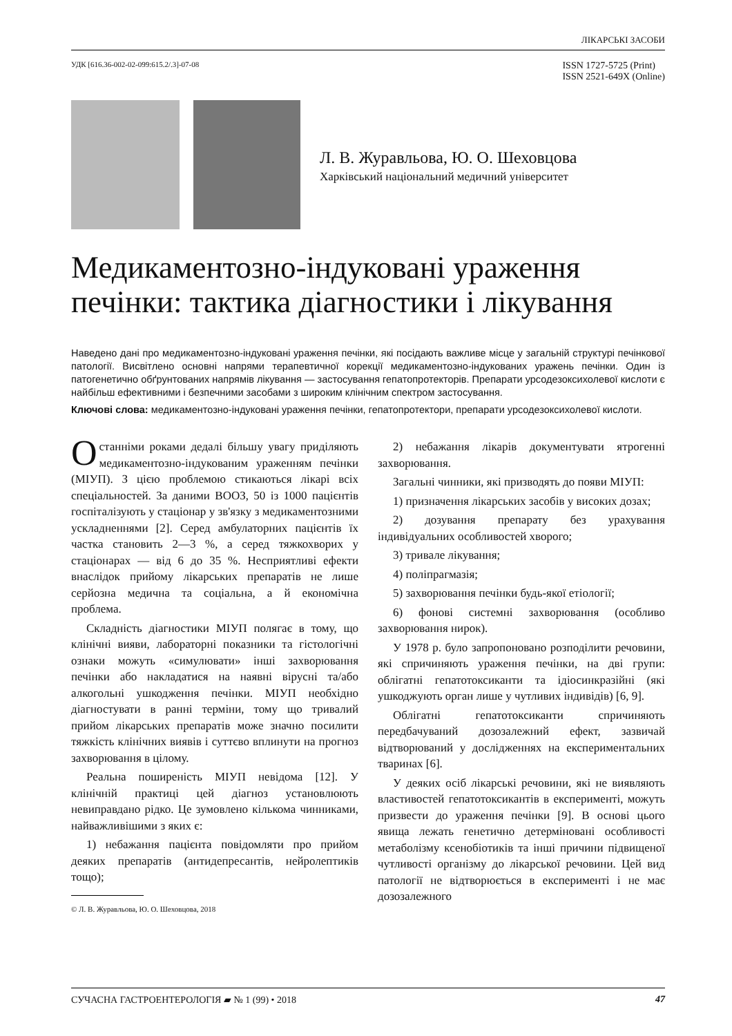ЛІКАРСЬКІ ЗАСОБИ
УДК [616.36-002-02-099:615.2/.3]-07-08 ISSN 1727-5725 (Print)
ISSN 2521-649X (Online)
Л. В. Журавльова, Ю. О. Шеховцова
Харківський національний медичний університет
Медикаментозно-індуковані ураження печінки: тактика діагностики і лікування
Наведено дані про медикаментозно-індуковані ураження печінки, які посідають важливе місце у загальній структурі печінкової патології. Висвітлено основні напрями терапевтичної корекції медикаментозно-індукованих уражень печінки. Один із патогенетично обґрунтованих напрямів лікування — застосування гепатопротекторів. Препарати урсодезоксихолевої кислоти є найбільш ефективними і безпечними засобами з широким клінічним спектром застосування.
Ключові слова: медикаментозно-індуковані ураження печінки, гепатопротектори, препарати урсодезоксихолевої кислоти.
Останніми роками дедалі більшу увагу приділяють медикаментозно-індукованим ураженням печінки (МІУП). З цією проблемою стикаються лікарі всіх спеціальностей. За даними ВООЗ, 50 із 1000 пацієнтів госпіталізують у стаціонар у зв'язку з медикаментозними ускладненнями [2]. Серед амбулаторних пацієнтів їх частка становить 2—3 %, а серед тяжкохворих у стаціонарах — від 6 до 35 %. Несприятливі ефекти внаслідок прийому лікарських препаратів не лише серйозна медична та соціальна, а й економічна проблема.
Складність діагностики МІУП полягає в тому, що клінічні вияви, лабораторні показники та гістологічні ознаки можуть «симулювати» інші захворювання печінки або накладатися на наявні вірусні та/або алкогольні ушкодження печінки. МІУП необхідно діагностувати в ранні терміни, тому що тривалий прийом лікарських препаратів може значно посилити тяжкість клінічних виявів і суттєво вплинути на прогноз захворювання в цілому.
Реальна поширеність МІУП невідома [12]. У клінічній практиці цей діагноз установлюють невиправдано рідко. Це зумовлено кількома чинниками, найважливішими з яких є:
1) небажання пацієнта повідомляти про прийом деяких препаратів (антидепресантів, нейролептиків тощо);
© Л. В. Журавльова, Ю. О. Шеховцова, 2018
2) небажання лікарів документувати ятрогенні захворювання.
Загальні чинники, які призводять до появи МІУП:
1) призначення лікарських засобів у високих дозах;
2) дозування препарату без урахування індивідуальних особливостей хворого;
3) тривале лікування;
4) поліпрагмазія;
5) захворювання печінки будь-якої етіології;
6) фонові системні захворювання (особливо захворювання нирок).
У 1978 р. було запропоновано розподілити речовини, які спричиняють ураження печінки, на дві групи: облігатні гепатотоксиканти та ідіосинкразійні (які ушкоджують орган лише у чутливих індивідів) [6, 9].
Облігатні гепатотоксиканти спричиняють передбачуваний дозозалежний ефект, зазвичай відтворюваний у дослідженнях на експериментальних тваринах [6].
У деяких осіб лікарські речовини, які не виявляють властивостей гепатотоксикантів в експерименті, можуть призвести до ураження печінки [9]. В основі цього явища лежать генетично детерміновані особливості метаболізму ксенобіотиків та інші причини підвищеної чутливості організму до лікарської речовини. Цей вид патології не відтворюється в експерименті і не має дозозалежного
СУЧАСНА ГАСТРОЕНТЕРОЛОГІЯ ▰ № 1 (99) • 2018 47